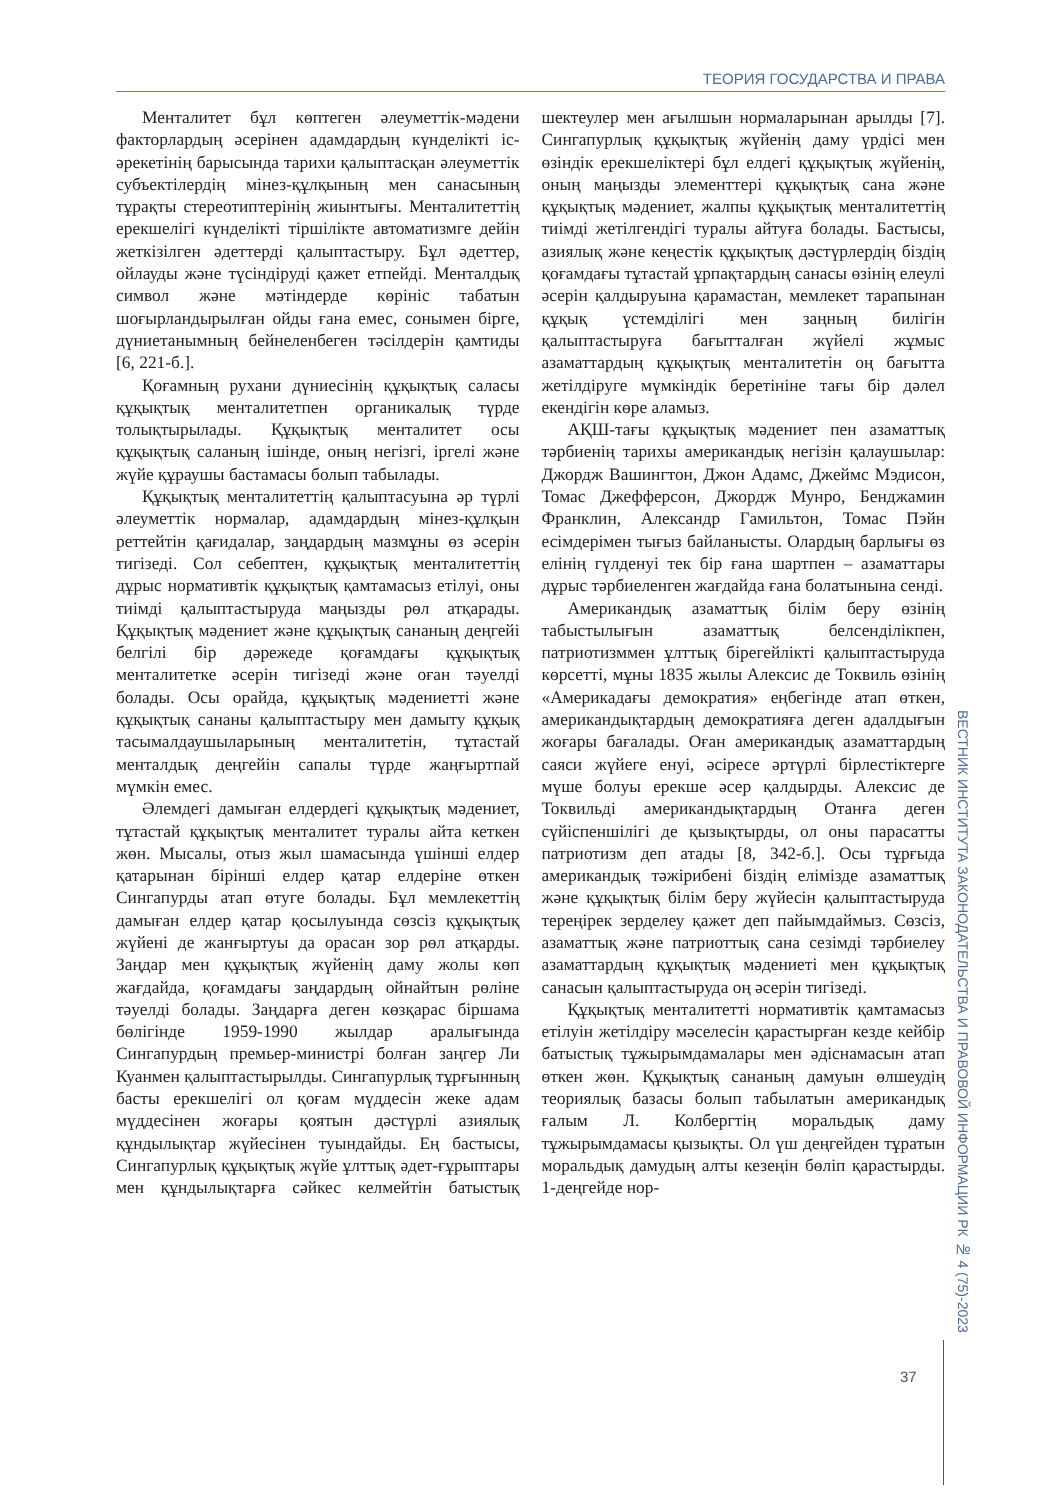ТЕОРИЯ ГОСУДАРСТВА И ПРАВА
Менталитет бұл көптеген әлеуметтік-мәдени факторлардың әсерінен адамдардың күнделікті іс-әрекетінің барысында тарихи қалыптасқан әлеуметтік субъектілердің мінез-құлқының мен санасының тұрақты стереотиптерінің жиынтығы. Менталитеттің ерекшелігі күнделікті тіршілікте автоматизмге дейін жеткізілген әдеттерді қалыптастыру. Бұл әдеттер, ойлауды және түсіндіруді қажет етпейді. Менталдық символ және мәтіндерде көрініс табатын шоғырландырылған ойды ғана емес, сонымен бірге, дүниетанымның бейнеленбеген тәсілдерін қамтиды [6, 221-б.].
Қоғамның рухани дүниесінің құқықтық саласы құқықтық менталитетпен органикалық түрде толықтырылады. Құқықтық менталитет осы құқықтық саланың ішінде, оның негізгі, іргелі және жүйе құраушы бастамасы болып табылады.
Құқықтық менталитеттің қалыптасуына әр түрлі әлеуметтік нормалар, адамдардың мінез-құлқын реттейтін қағидалар, заңдардың мазмұны өз әсерін тигізеді. Сол себептен, құқықтық менталитеттің дұрыс нормативтік құқықтық қамтамасыз етілуі, оны тиімді қалыптастыруда маңызды рөл атқарады. Құқықтық мәдениет және құқықтық сананың деңгейі белгілі бір дәрежеде қоғамдағы құқықтық менталитетке әсерін тигізеді және оған тәуелді болады. Осы орайда, құқықтық мәдениетті және құқықтық сананы қалыптастыру мен дамыту құқық тасымалдаушыларының менталитетін, тұтастай менталдық деңгейін сапалы түрде жаңғыртпай мүмкін емес.
Әлемдегі дамыған елдердегі құқықтық мәдениет, тұтастай құқықтық менталитет туралы айта кеткен жөн. Мысалы, отыз жыл шамасында үшінші елдер қатарынан бірінші елдер қатар елдеріне өткен Сингапурды атап өтуге болады. Бұл мемлекеттің дамыған елдер қатар қосылуында сөзсіз құқықтық жүйені де жанғыртуы да орасан зор рөл атқарды. Заңдар мен құқықтық жүйенің даму жолы көп жағдайда, қоғамдағы заңдардың ойнайтын рөліне тәуелді болады. Заңдарға деген көзқарас біршама бөлігінде 1959-1990 жылдар аралығында Сингапурдың премьер-министрі болған заңгер Ли Куанмен қалыптастырылды. Сингапурлық тұрғынның басты ерекшелігі ол қоғам мүддесін жеке адам мүддесінен жоғары қоятын дәстүрлі азиялық құндылықтар жүйесінен туындайды. Ең бастысы, Сингапурлық құқықтық жүйе ұлттық әдет-ғұрыптары мен құндылықтарға сәйкес келмейтін батыстық шектеулер мен ағылшын нормаларынан арылды [7]. Сингапурлық құқықтық жүйенің даму үрдісі мен өзіндік ерекшеліктері бұл елдегі құқықтық жүйенің, оның маңызды элементтері құқықтық сана және құқықтық мәдениет, жалпы құқықтық менталитеттің тиімді жетілгендігі туралы айтуға болады. Бастысы, азиялық және кеңестік құқықтық дәстүрлердің біздің қоғамдағы тұтастай ұрпақтардың санасы өзінің елеулі әсерін қалдыруына қарамастан, мемлекет тарапынан құқық үстемділігі мен заңның билігін қалыптастыруға бағытталған жүйелі жұмыс азаматтардың құқықтық менталитетін оң бағытта жетілдіруге мүмкіндік беретініне тағы бір дәлел екендігін көре аламыз.
АҚШ-тағы құқықтық мәдениет пен азаматтық тәрбиенің тарихы американдық негізін қалаушылар: Джордж Вашингтон, Джон Адамс, Джеймс Мэдисон, Томас Джефферсон, Джордж Мунро, Бенджамин Франклин, Александр Гамильтон, Томас Пэйн есімдерімен тығыз байланысты. Олардың барлығы өз елінің гүлденуі тек бір ғана шартпен – азаматтары дұрыс тәрбиеленген жағдайда ғана болатынына сенді.
Американдық азаматтық білім беру өзінің табыстылығын азаматтық белсенділікпен, патриотизммен ұлттық бірегейлікті қалыптастыруда көрсетті, мұны 1835 жылы Алексис де Токвиль өзінің «Америкадағы демократия» еңбегінде атап өткен, американдықтардың демократияға деген адалдығын жоғары бағалады. Оған американдық азаматтардың саяси жүйеге енуі, әсіресе әртүрлі бірлестіктерге мүше болуы ерекше әсер қалдырды. Алексис де Токвильді американдықтардың Отанға деген сүйіспеншілігі де қызықтырды, ол оны парасатты патриотизм деп атады [8, 342-б.]. Осы тұрғыда американдық тәжірибені біздің елімізде азаматтық және құқықтық білім беру жүйесін қалыптастыруда тереңірек зерделеу қажет деп пайымдаймыз. Сөзсіз, азаматтық және патриоттық сана сезімді тәрбиелеу азаматтардың құқықтық мәдениеті мен құқықтық санасын қалыптастыруда оң әсерін тигізеді.
Құқықтық менталитетті нормативтік қамтамасыз етілуін жетілдіру мәселесін қарастырған кезде кейбір батыстық тұжырымдамалары мен әдіснамасын атап өткен жөн. Құқықтық сананың дамуын өлшеудің теориялық базасы болып табылатын американдық ғалым Л. Колбергтің моральдық даму тұжырымдамасы қызықты. Ол үш деңгейден тұратын моральдық дамудың алты кезеңін бөліп қарастырды. 1-деңгейде нор-
ВЕСТНИК ИНСТИТУТА ЗАКОНОДАТЕЛЬСТВА И ПРАВОВОЙ ИНФОРМАЦИИ РК № 4 (75)-2023
37